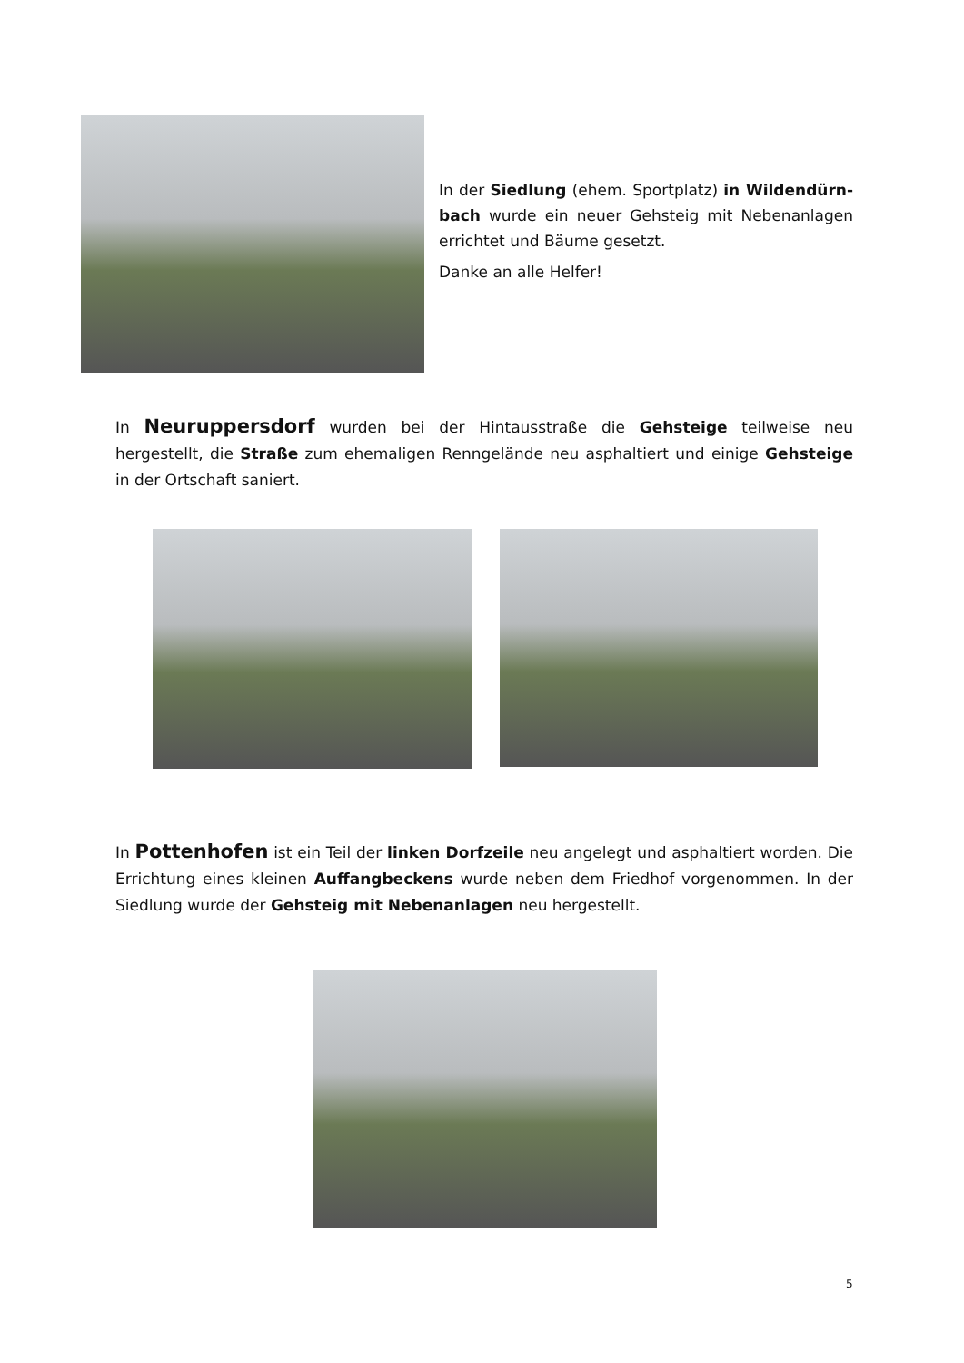In der Siedlung (ehem. Sportplatz) in Wildendürn­bach wurde ein neuer Gehsteig mit Nebenanlagen errichtet und Bäume gesetzt.
Danke an alle Helfer!
In Neuruppersdorf wurden bei der Hintausstraße die Gehsteige teilweise neu hergestellt, die Straße zum ehemaligen Renngelände neu asphaltiert und einige Gehsteige in der Ort­schaft saniert.
In Pottenhofen ist ein Teil der linken Dorfzeile neu angelegt und asphaltiert worden. Die Errichtung eines kleinen Auffangbeckens wurde neben dem Friedhof vorgenommen. In der Siedlung wurde der Gehsteig mit Nebenanlagen neu hergestellt.
5